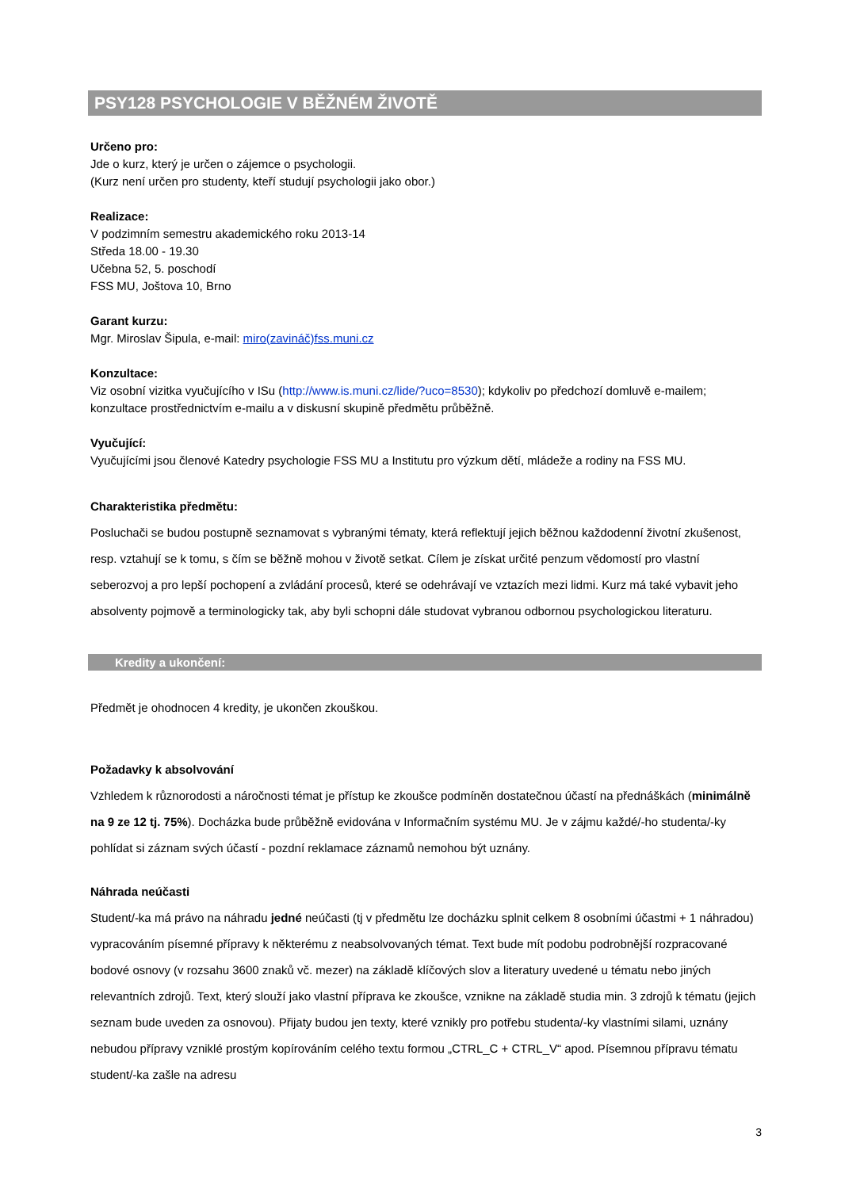PSY128 PSYCHOLOGIE V BĚŽNÉM ŽIVOTĚ
Určeno pro:
Jde o kurz, který je určen o zájemce o psychologii.
(Kurz není určen pro studenty, kteří studují psychologii jako obor.)
Realizace:
V podzimním semestru akademického roku 2013-14
Středa 18.00 - 19.30
Učebna 52, 5. poschodí
FSS MU, Joštova 10, Brno
Garant kurzu:
Mgr. Miroslav Šipula, e-mail: miro(zavináč)fss.muni.cz
Konzultace:
Viz osobní vizitka vyučujícího v ISu (http://www.is.muni.cz/lide/?uco=8530); kdykoliv po předchozí domluvě e-mailem; konzultace prostřednictvím e-mailu a v diskusní skupině předmětu průběžně.
Vyučující:
Vyučujícími jsou členové Katedry psychologie FSS MU a Institutu pro výzkum dětí, mládeže a rodiny na FSS MU.
Charakteristika předmětu:
Posluchači se budou postupně seznamovat s vybranými tématy, která reflektují jejich běžnou každodenní životní zkušenost, resp. vztahují se k tomu, s čím se běžně mohou v životě setkat. Cílem je získat určité penzum vědomostí pro vlastní seberozvoj a pro lepší pochopení a zvládání procesů, které se odehrávají ve vztazích mezi lidmi. Kurz má také vybavit jeho absolventy pojmově a terminologicky tak, aby byli schopni dále studovat vybranou odbornou psychologickou literaturu.
Kredity a ukončení:
Předmět je ohodnocen 4 kredity, je ukončen zkouškou.
Požadavky k absolvování
Vzhledem k různorodosti a náročnosti témat je přístup ke zkoušce podmíněn dostatečnou účastí na přednáškách (minimálně na 9 ze 12 tj. 75%). Docházka bude průběžně evidována v Informačním systému MU. Je v zájmu každé/-ho studenta/-ky pohlídat si záznam svých účastí - pozdní reklamace záznamů nemohou být uznány.
Náhrada neúčasti
Student/-ka má právo na náhradu jedné neúčasti (tj v předmětu lze docházku splnit celkem 8 osobními účastmi + 1 náhradou) vypracováním písemné přípravy k některému z neabsolvovaných témat. Text bude mít podobu podrobnější rozpracované bodové osnovy (v rozsahu 3600 znaků vč. mezer) na základě klíčových slov a literatury uvedené u tématu nebo jiných relevantních zdrojů. Text, který slouží jako vlastní příprava ke zkoušce, vznikne na základě studia min. 3 zdrojů k tématu (jejich seznam bude uveden za osnovou). Přijaty budou jen texty, které vznikly pro potřebu studenta/-ky vlastními silami, uznány nebudou přípravy vzniklé prostým kopírováním celého textu formou „CTRL_C + CTRL_V“ apod. Písemnou přípravu tématu student/-ka zašle na adresu
3